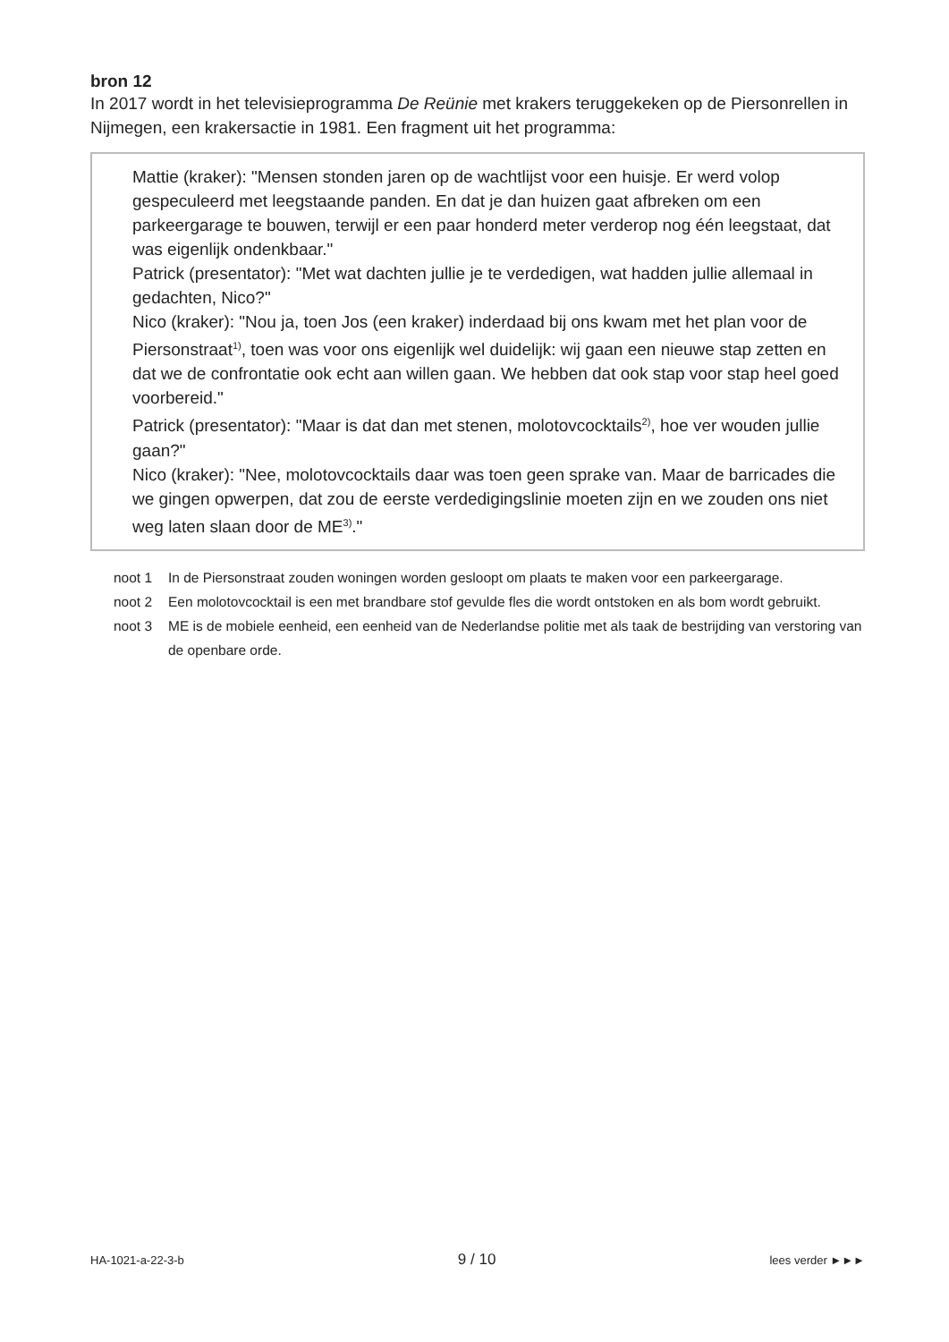bron 12
In 2017 wordt in het televisieprogramma De Reünie met krakers teruggekeken op de Piersonrellen in Nijmegen, een krakersactie in 1981. Een fragment uit het programma:
Mattie (kraker): "Mensen stonden jaren op de wachtlijst voor een huisje. Er werd volop gespeculeerd met leegstaande panden. En dat je dan huizen gaat afbreken om een parkeergarage te bouwen, terwijl er een paar honderd meter verderop nog één leegstaat, dat was eigenlijk ondenkbaar."
Patrick (presentator): "Met wat dachten jullie je te verdedigen, wat hadden jullie allemaal in gedachten, Nico?"
Nico (kraker): "Nou ja, toen Jos (een kraker) inderdaad bij ons kwam met het plan voor de Piersonstraat<sup>1)</sup>, toen was voor ons eigenlijk wel duidelijk: wij gaan een nieuwe stap zetten en dat we de confrontatie ook echt aan willen gaan. We hebben dat ook stap voor stap heel goed voorbereid."
Patrick (presentator): "Maar is dat dan met stenen, molotovcocktails<sup>2)</sup>, hoe ver wouden jullie gaan?"
Nico (kraker): "Nee, molotovcocktails daar was toen geen sprake van. Maar de barricades die we gingen opwerpen, dat zou de eerste verdedigingslinie moeten zijn en we zouden ons niet weg laten slaan door de ME<sup>3)</sup>."
noot 1 In de Piersonstraat zouden woningen worden gesloopt om plaats te maken voor een parkeergarage.
noot 2 Een molotovcocktail is een met brandbare stof gevulde fles die wordt ontstoken en als bom wordt gebruikt.
noot 3 ME is de mobiele eenheid, een eenheid van de Nederlandse politie met als taak de bestrijding van verstoring van de openbare orde.
HA-1021-a-22-3-b 9 / 10 lees verder ►►►